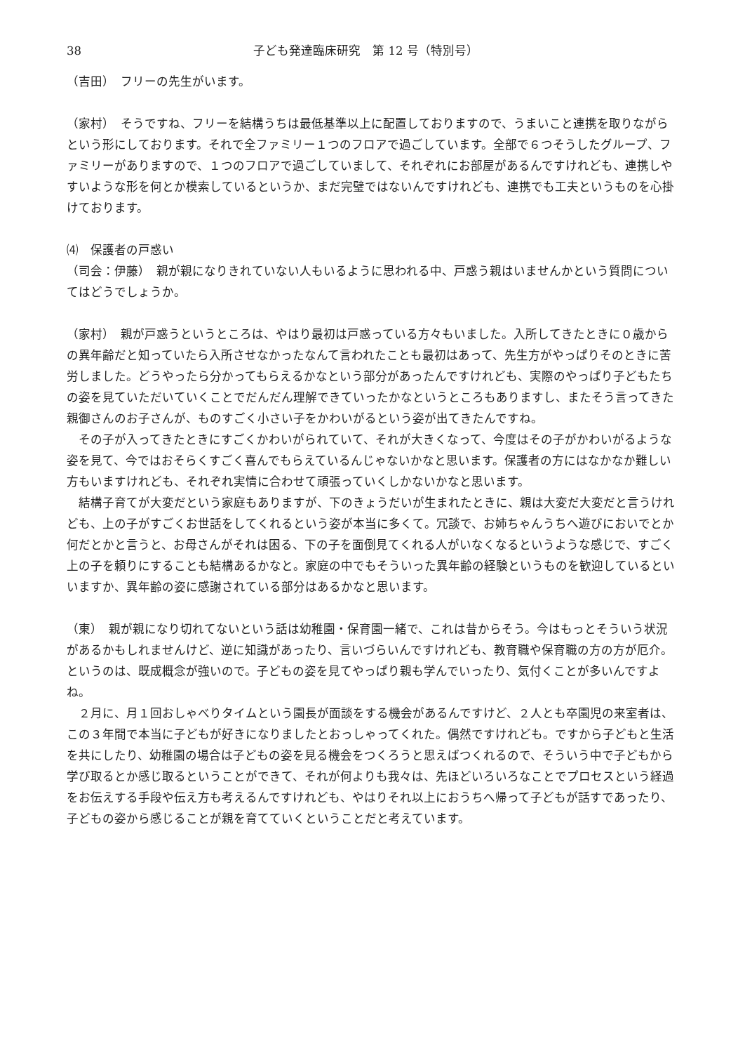38 子ども発達臨床研究　第 12 号（特別号）
（吉田）　フリーの先生がいます。
（家村）　そうですね、フリーを結構うちは最低基準以上に配置しておりますので、うまいこと連携を取りながらという形にしております。それで全ファミリー１つのフロアで過ごしています。全部で６つそうしたグループ、ファミリーがありますので、１つのフロアで過ごしていまして、それぞれにお部屋があるんですけれども、連携しやすいような形を何とか模索しているというか、まだ完璧ではないんですけれども、連携でも工夫というものを心掛けております。
⑷　保護者の戸惑い
（司会：伊藤）　親が親になりきれていない人もいるように思われる中、戸惑う親はいませんかという質問についてはどうでしょうか。
（家村）　親が戸惑うというところは、やはり最初は戸惑っている方々もいました。入所してきたときに０歳からの異年齢だと知っていたら入所させなかったなんて言われたことも最初はあって、先生方がやっぱりそのときに苦労しました。どうやったら分かってもらえるかなという部分があったんですけれども、実際のやっぱり子どもたちの姿を見ていただいていくことでだんだん理解できていったかなというところもありますし、またそう言ってきた親御さんのお子さんが、ものすごく小さい子をかわいがるという姿が出てきたんですね。
その子が入ってきたときにすごくかわいがられていて、それが大きくなって、今度はその子がかわいがるような姿を見て、今ではおそらくすごく喜んでもらえているんじゃないかなと思います。保護者の方にはなかなか難しい方もいますけれども、それぞれ実情に合わせて頑張っていくしかないかなと思います。
結構子育てが大変だという家庭もありますが、下のきょうだいが生まれたときに、親は大変だ大変だと言うけれども、上の子がすごくお世話をしてくれるという姿が本当に多くて。冗談で、お姉ちゃんうちへ遊びにおいでとか何だとかと言うと、お母さんがそれは困る、下の子を面倒見てくれる人がいなくなるというような感じで、すごく上の子を頼りにすることも結構あるかなと。家庭の中でもそういった異年齢の経験というものを歓迎しているといいますか、異年齢の姿に感謝されている部分はあるかなと思います。
（東）　親が親になり切れてないという話は幼稚園・保育園一緒で、これは昔からそう。今はもっとそういう状況があるかもしれませんけど、逆に知識があったり、言いづらいんですけれども、教育職や保育職の方の方が厄介。というのは、既成概念が強いので。子どもの姿を見てやっぱり親も学んでいったり、気付くことが多いんですよね。
２月に、月１回おしゃべりタイムという園長が面談をする機会があるんですけど、２人とも卒園児の来室者は、この３年間で本当に子どもが好きになりましたとおっしゃってくれた。偶然ですけれども。ですから子どもと生活を共にしたり、幼稚園の場合は子どもの姿を見る機会をつくろうと思えばつくれるので、そういう中で子どもから学び取るとか感じ取るということができて、それが何よりも我々は、先ほどいろいろなことでプロセスという経過をお伝えする手段や伝え方も考えるんですけれども、やはりそれ以上におうちへ帰って子どもが話すであったり、子どもの姿から感じることが親を育てていくということだと考えています。